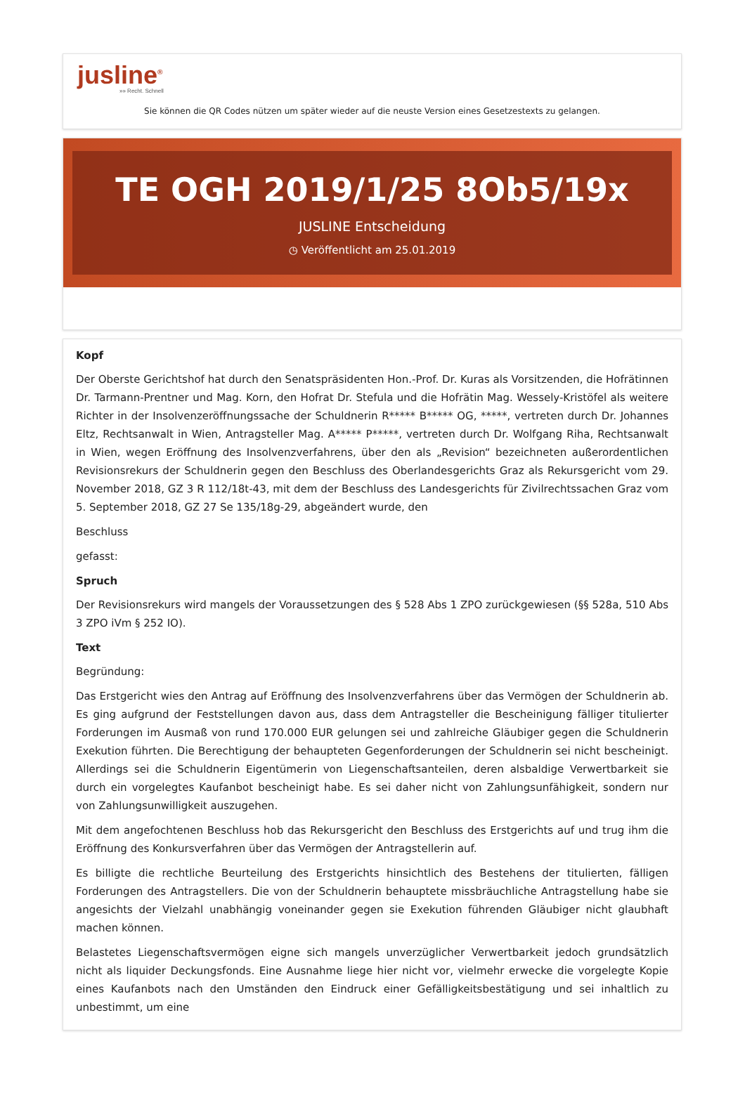jusline<sup>®</sup>
»» Recht. Schnell
Sie können die QR Codes nützen um später wieder auf die neuste Version eines Gesetzestexts zu gelangen.
TE OGH 2019/1/25 8Ob5/19x
JUSLINE Entscheidung
◷ Veröffentlicht am 25.01.2019
Kopf
Der Oberste Gerichtshof hat durch den Senatspräsidenten Hon.-Prof. Dr. Kuras als Vorsitzenden, die Hofrätinnen Dr. Tarmann-Prentner und Mag. Korn, den Hofrat Dr. Stefula und die Hofrätin Mag. Wessely-Kristöfel als weitere Richter in der Insolvenzeröffnungssache der Schuldnerin R***** B***** OG, *****, vertreten durch Dr. Johannes Eltz, Rechtsanwalt in Wien, Antragsteller Mag. A***** P*****, vertreten durch Dr. Wolfgang Riha, Rechtsanwalt in Wien, wegen Eröffnung des Insolvenzverfahrens, über den als „Revision“ bezeichneten außerordentlichen Revisionsrekurs der Schuldnerin gegen den Beschluss des Oberlandesgerichts Graz als Rekursgericht vom 29. November 2018, GZ 3 R 112/18t-43, mit dem der Beschluss des Landesgerichts für Zivilrechtssachen Graz vom 5. September 2018, GZ 27 Se 135/18g-29, abgeändert wurde, den
Beschluss
gefasst:
Spruch
Der Revisionsrekurs wird mangels der Voraussetzungen des § 528 Abs 1 ZPO zurückgewiesen (§§ 528a, 510 Abs 3 ZPO iVm § 252 IO).
Text
Begründung:
Das Erstgericht wies den Antrag auf Eröffnung des Insolvenzverfahrens über das Vermögen der Schuldnerin ab. Es ging aufgrund der Feststellungen davon aus, dass dem Antragsteller die Bescheinigung fälliger titulierter Forderungen im Ausmaß von rund 170.000 EUR gelungen sei und zahlreiche Gläubiger gegen die Schuldnerin Exekution führten. Die Berechtigung der behaupteten Gegenforderungen der Schuldnerin sei nicht bescheinigt. Allerdings sei die Schuldnerin Eigentümerin von Liegenschaftsanteilen, deren alsbaldige Verwertbarkeit sie durch ein vorgelegtes Kaufanbot bescheinigt habe. Es sei daher nicht von Zahlungsunfähigkeit, sondern nur von Zahlungsunwilligkeit auszugehen.
Mit dem angefochtenen Beschluss hob das Rekursgericht den Beschluss des Erstgerichts auf und trug ihm die Eröffnung des Konkursverfahren über das Vermögen der Antragstellerin auf.
Es billigte die rechtliche Beurteilung des Erstgerichts hinsichtlich des Bestehens der titulierten, fälligen Forderungen des Antragstellers. Die von der Schuldnerin behauptete missbräuchliche Antragstellung habe sie angesichts der Vielzahl unabhängig voneinander gegen sie Exekution führenden Gläubiger nicht glaubhaft machen können.
Belastetes Liegenschaftsvermögen eigne sich mangels unverzüglicher Verwertbarkeit jedoch grundsätzlich nicht als liquider Deckungsfonds. Eine Ausnahme liege hier nicht vor, vielmehr erwecke die vorgelegte Kopie eines Kaufanbots nach den Umständen den Eindruck einer Gefälligkeitsbestätigung und sei inhaltlich zu unbestimmt, um eine